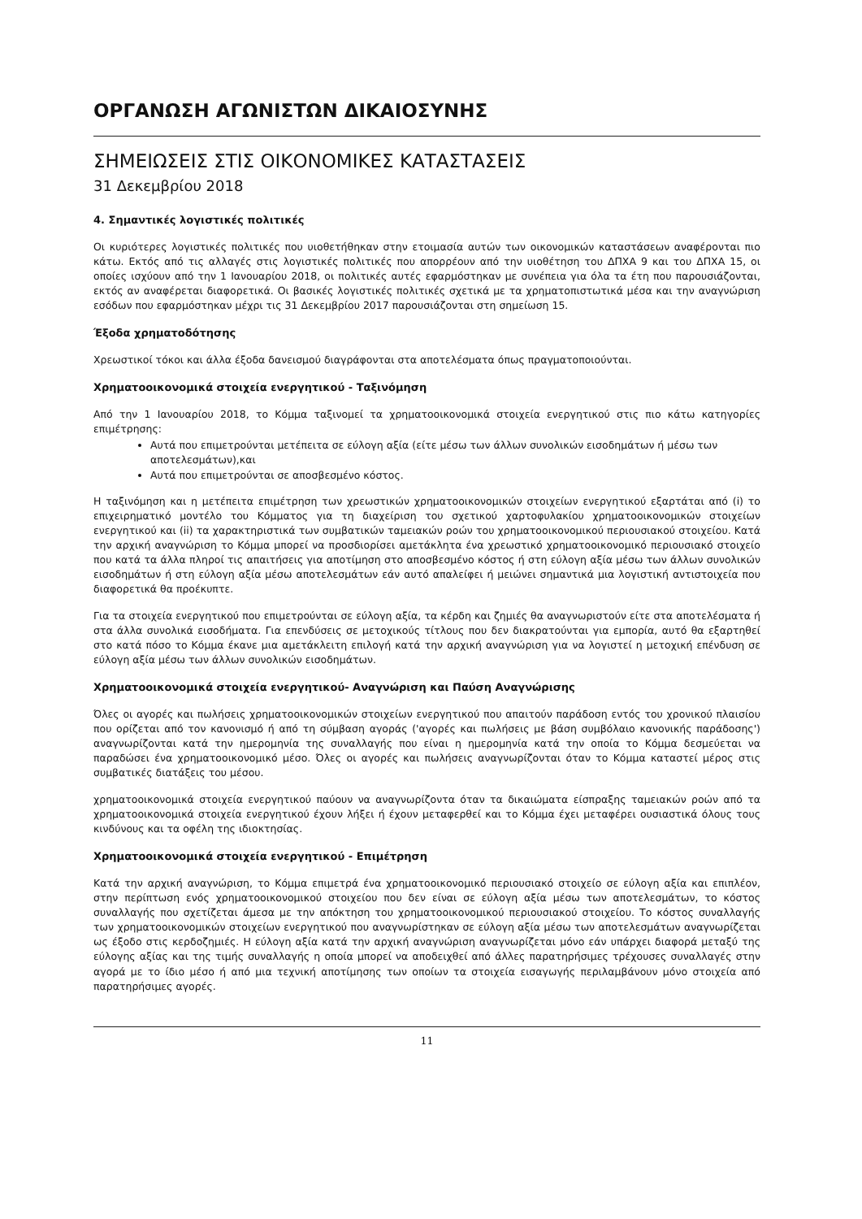ΟΡΓΑΝΩΣΗ ΑΓΩΝΙΣΤΩΝ ΔΙΚΑΙΟΣΥΝΗΣ
ΣΗΜΕΙΩΣΕΙΣ ΣΤΙΣ ΟΙΚΟΝΟΜΙΚΕΣ ΚΑΤΑΣΤΑΣΕΙΣ
31 Δεκεμβρίου 2018
4. Σημαντικές λογιστικές πολιτικές
Οι κυριότερες λογιστικές πολιτικές που υιοθετήθηκαν στην ετοιμασία αυτών των οικονομικών καταστάσεων αναφέρονται πιο κάτω. Εκτός από τις αλλαγές στις λογιστικές πολιτικές που απορρέουν από την υιοθέτηση του ΔΠΧΑ 9 και του ΔΠΧΑ 15, οι οποίες ισχύουν από την 1 Ιανουαρίου 2018, οι πολιτικές αυτές εφαρμόστηκαν με συνέπεια για όλα τα έτη που παρουσιάζονται, εκτός αν αναφέρεται διαφορετικά. Οι βασικές λογιστικές πολιτικές σχετικά με τα χρηματοπιστωτικά μέσα και την αναγνώριση εσόδων που εφαρμόστηκαν μέχρι τις 31 Δεκεμβρίου 2017 παρουσιάζονται στη σημείωση 15.
Έξοδα χρηματοδότησης
Χρεωστικοί τόκοι και άλλα έξοδα δανεισμού διαγράφονται στα αποτελέσματα όπως πραγματοποιούνται.
Χρηματοοικονομικά στοιχεία ενεργητικού - Ταξινόμηση
Από την 1 Ιανουαρίου 2018, το Κόμμα ταξινομεί τα χρηματοοικονομικά στοιχεία ενεργητικού στις πιο κάτω κατηγορίες επιμέτρησης:
Αυτά που επιμετρούνται μετέπειτα σε εύλογη αξία (είτε μέσω των άλλων συνολικών εισοδημάτων ή μέσω των αποτελεσμάτων),και
Αυτά που επιμετρούνται σε αποσβεσμένο κόστος.
Η ταξινόμηση και η μετέπειτα επιμέτρηση των χρεωστικών χρηματοοικονομικών στοιχείων ενεργητικού εξαρτάται από (i) το επιχειρηματικό μοντέλο του Κόμματος για τη διαχείριση του σχετικού χαρτοφυλακίου χρηματοοικονομικών στοιχείων ενεργητικού και (ii) τα χαρακτηριστικά των συμβατικών ταμειακών ροών του χρηματοοικονομικού περιουσιακού στοιχείου. Κατά την αρχική αναγνώριση το Κόμμα μπορεί να προσδιορίσει αμετάκλητα ένα χρεωστικό χρηματοοικονομικό περιουσιακό στοιχείο που κατά τα άλλα πληροί τις απαιτήσεις για αποτίμηση στο αποσβεσμένο κόστος ή στη εύλογη αξία μέσω των άλλων συνολικών εισοδημάτων ή στη εύλογη αξία μέσω αποτελεσμάτων εάν αυτό απαλείφει ή μειώνει σημαντικά μια λογιστική αντιστοιχεία που διαφορετικά θα προέκυπτε.
Για τα στοιχεία ενεργητικού που επιμετρούνται σε εύλογη αξία, τα κέρδη και ζημιές θα αναγνωριστούν είτε στα αποτελέσματα ή στα άλλα συνολικά εισοδήματα. Για επενδύσεις σε μετοχικούς τίτλους που δεν διακρατούνται για εμπορία, αυτό θα εξαρτηθεί στο κατά πόσο το Κόμμα έκανε μια αμετάκλειτη επιλογή κατά την αρχική αναγνώριση για να λογιστεί η μετοχική επένδυση σε εύλογη αξία μέσω των άλλων συνολικών εισοδημάτων.
Χρηματοοικονομικά στοιχεία ενεργητικού- Αναγνώριση και Παύση Αναγνώρισης
Όλες οι αγορές και πωλήσεις χρηματοοικονομικών στοιχείων ενεργητικού που απαιτούν παράδοση εντός του χρονικού πλαισίου που ορίζεται από τον κανονισμό ή από τη σύμβαση αγοράς ('αγορές και πωλήσεις με βάση συμβόλαιο κανονικής παράδοσης') αναγνωρίζονται κατά την ημερομηνία της συναλλαγής που είναι η ημερομηνία κατά την οποία το Κόμμα δεσμεύεται να παραδώσει ένα χρηματοοικονομικό μέσο. Όλες οι αγορές και πωλήσεις αναγνωρίζονται όταν το Κόμμα καταστεί μέρος στις συμβατικές διατάξεις του μέσου.
χρηματοοικονομικά στοιχεία ενεργητικού παύουν να αναγνωρίζοντα όταν τα δικαιώματα είσπραξης ταμειακών ροών από τα χρηματοοικονομικά στοιχεία ενεργητικού έχουν λήξει ή έχουν μεταφερθεί και το Κόμμα έχει μεταφέρει ουσιαστικά όλους τους κινδύνους και τα οφέλη της ιδιοκτησίας.
Χρηματοοικονομικά στοιχεία ενεργητικού - Επιμέτρηση
Κατά την αρχική αναγνώριση, το Κόμμα επιμετρά ένα χρηματοοικονομικό περιουσιακό στοιχείο σε εύλογη αξία και επιπλέον, στην περίπτωση ενός χρηματοοικονομικού στοιχείου που δεν είναι σε εύλογη αξία μέσω των αποτελεσμάτων, το κόστος συναλλαγής που σχετίζεται άμεσα με την απόκτηση του χρηματοοικονομικού περιουσιακού στοιχείου. Το κόστος συναλλαγής των χρηματοοικονομικών στοιχείων ενεργητικού που αναγνωρίστηκαν σε εύλογη αξία μέσω των αποτελεσμάτων αναγνωρίζεται ως έξοδο στις κερδοζημιές. Η εύλογη αξία κατά την αρχική αναγνώριση αναγνωρίζεται μόνο εάν υπάρχει διαφορά μεταξύ της εύλογης αξίας και της τιμής συναλλαγής η οποία μπορεί να αποδειχθεί από άλλες παρατηρήσιμες τρέχουσες συναλλαγές στην αγορά με το ίδιο μέσο ή από μια τεχνική αποτίμησης των οποίων τα στοιχεία εισαγωγής περιλαμβάνουν μόνο στοιχεία από παρατηρήσιμες αγορές.
11